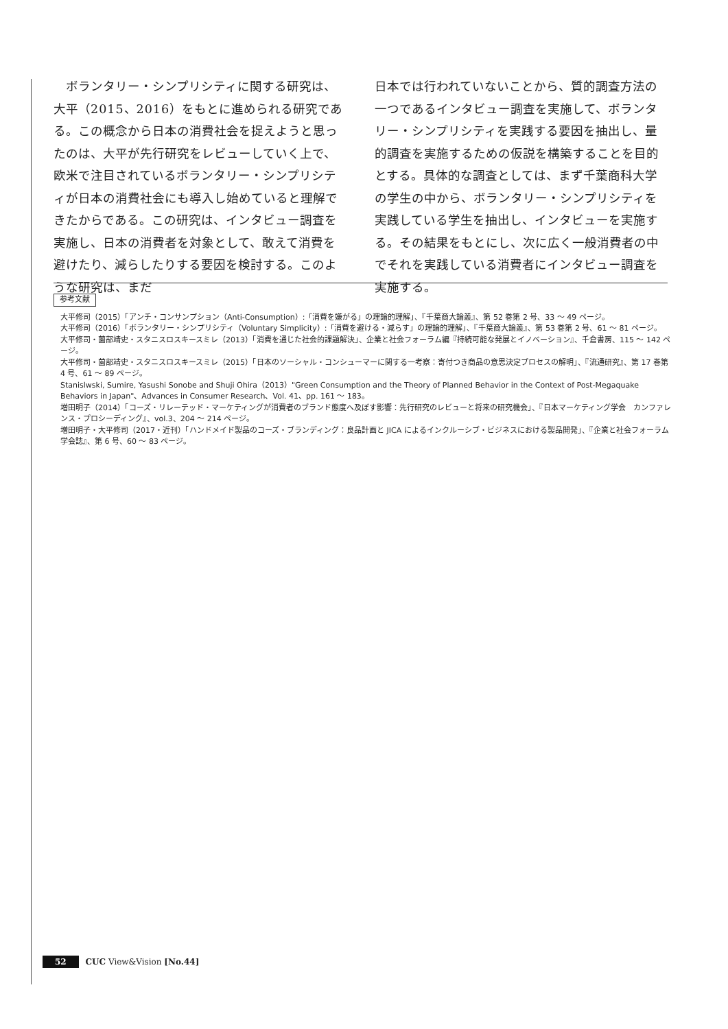ボランタリー・シンプリシティに関する研究は、大平（2015、2016）をもとに進められる研究である。この概念から日本の消費社会を捉えようと思ったのは、大平が先行研究をレビューしていく上で、欧米で注目されているボランタリー・シンプリシティが日本の消費社会にも導入し始めていると理解できたからである。この研究は、インタビュー調査を実施し、日本の消費者を対象として、敢えて消費を避けたり、減らしたりする要因を検討する。このような研究は、まだ
日本では行われていないことから、質的調査方法の一つであるインタビュー調査を実施して、ボランタリー・シンプリシティを実践する要因を抽出し、量的調査を実施するための仮説を構築することを目的とする。具体的な調査としては、まず千葉商科大学の学生の中から、ボランタリー・シンプリシティを実践している学生を抽出し、インタビューを実施する。その結果をもとにし、次に広く一般消費者の中でそれを実践している消費者にインタビュー調査を実施する。
参考文献
大平修司（2015）「アンチ・コンサンプション（Anti-Consumption）:「消費を嫌がる」の理論的理解」、『千葉商大論叢』、第 52 巻第 2 号、33 ～ 49 ページ。
大平修司（2016）「ボランタリー・シンプリシティ（Voluntary Simplicity）:「消費を避ける・減らす」の理論的理解」、『千葉商大論叢』、第 53 巻第 2 号、61 ～ 81 ページ。
大平修司・薗部靖史・スタニスロスキースミレ（2013）「消費を通じた社会的課題解決」、企業と社会フォーラム編『持続可能な発展とイノベーション』、千倉書房、115 ～ 142 ページ。
大平修司・薗部靖史・スタニスロスキースミレ（2015）「日本のソーシャル・コンシューマーに関する一考察：寄付つき商品の意思決定プロセスの解明」、『流通研究』、第 17 巻第 4 号、61 ～ 89 ページ。
Stanislwski, Sumire, Yasushi Sonobe and Shuji Ohira（2013）"Green Consumption and the Theory of Planned Behavior in the Context of Post-Megaquake Behaviors in Japan"、Advances in Consumer Research、Vol. 41、pp. 161 ～ 183。
増田明子（2014）「コーズ・リレーテッド・マーケティングが消費者のブランド態度へ及ぼす影響：先行研究のレビューと将来の研究機会」、『日本マーケティング学会　カンファレンス・プロシーディング』、vol.3、204 ～ 214 ページ。
増田明子・大平修司（2017・近刊）「ハンドメイド製品のコーズ・ブランディング：良品計画と JICA によるインクルーシブ・ビジネスにおける製品開発」、『企業と社会フォーラム学会誌』、第 6 号、60 ～ 83 ページ。
52 CUC View&Vision [No.44]